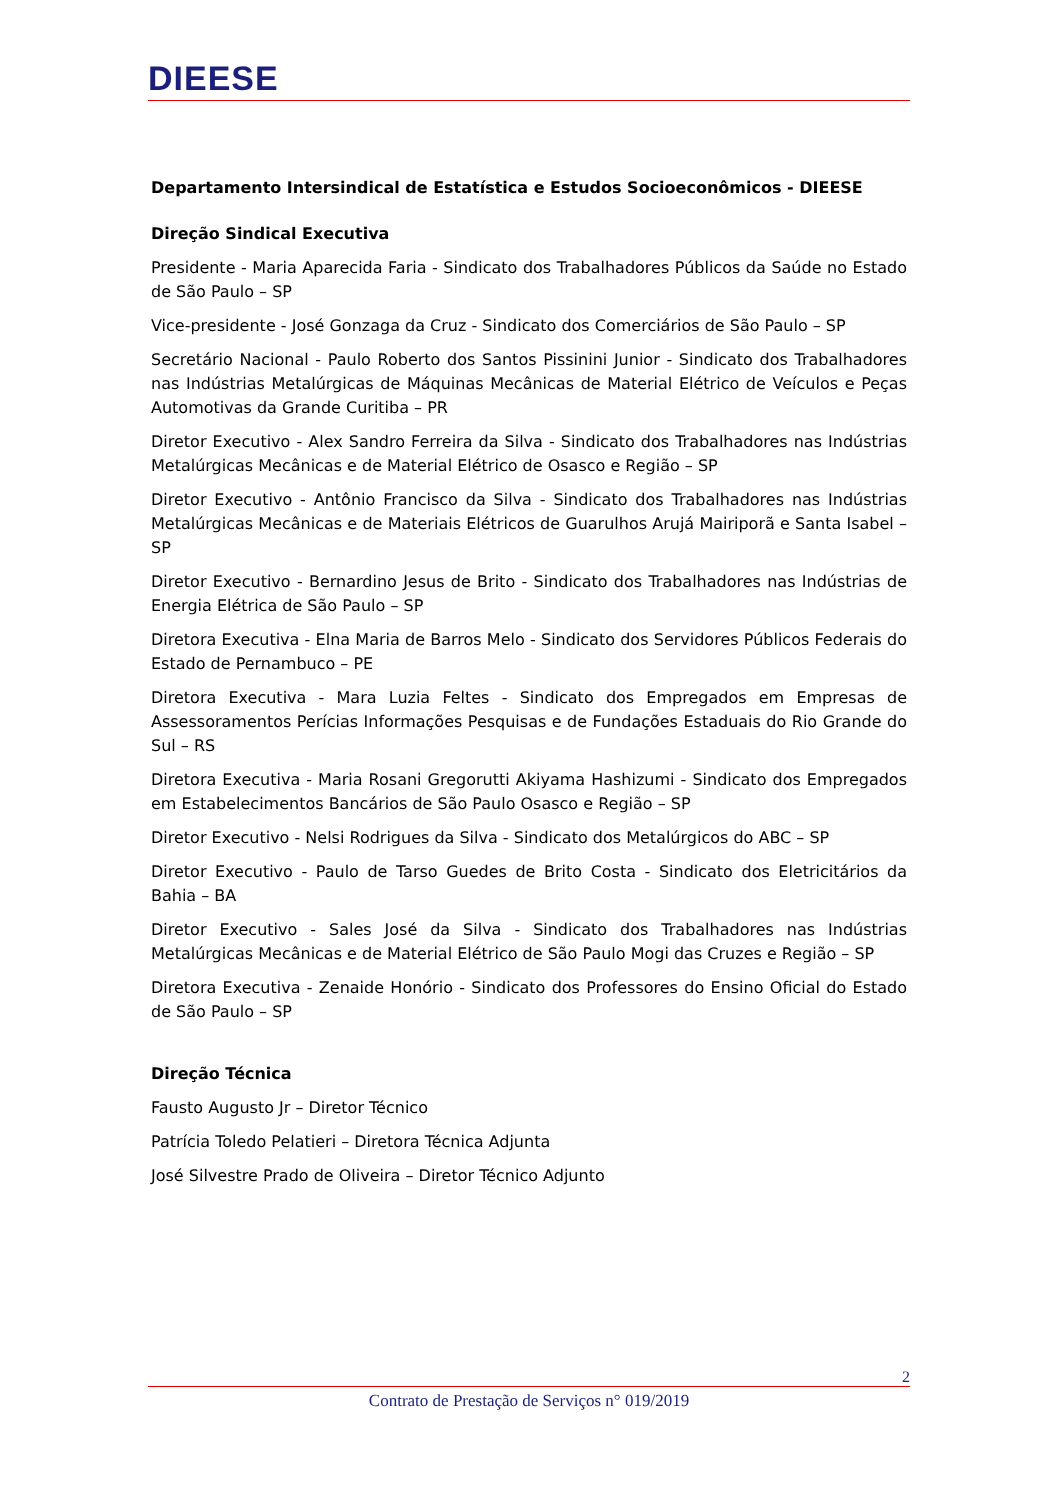DIEESE
Departamento Intersindical de Estatística e Estudos Socioeconômicos - DIEESE
Direção Sindical Executiva
Presidente - Maria Aparecida Faria - Sindicato dos Trabalhadores Públicos da Saúde no Estado de São Paulo – SP
Vice-presidente - José Gonzaga da Cruz - Sindicato dos Comerciários de São Paulo – SP
Secretário Nacional - Paulo Roberto dos Santos Pissinini Junior - Sindicato dos Trabalhadores nas Indústrias Metalúrgicas de Máquinas Mecânicas de Material Elétrico de Veículos e Peças Automotivas da Grande Curitiba – PR
Diretor Executivo - Alex Sandro Ferreira da Silva - Sindicato dos Trabalhadores nas Indústrias Metalúrgicas Mecânicas e de Material Elétrico de Osasco e Região – SP
Diretor Executivo - Antônio Francisco da Silva - Sindicato dos Trabalhadores nas Indústrias Metalúrgicas Mecânicas e de Materiais Elétricos de Guarulhos Arujá Mairiporã e Santa Isabel – SP
Diretor Executivo - Bernardino Jesus de Brito - Sindicato dos Trabalhadores nas Indústrias de Energia Elétrica de São Paulo – SP
Diretora Executiva - Elna Maria de Barros Melo - Sindicato dos Servidores Públicos Federais do Estado de Pernambuco – PE
Diretora Executiva - Mara Luzia Feltes - Sindicato dos Empregados em Empresas de Assessoramentos Perícias Informações Pesquisas e de Fundações Estaduais do Rio Grande do Sul – RS
Diretora Executiva - Maria Rosani Gregorutti Akiyama Hashizumi - Sindicato dos Empregados em Estabelecimentos Bancários de São Paulo Osasco e Região – SP
Diretor Executivo - Nelsi Rodrigues da Silva - Sindicato dos Metalúrgicos do ABC – SP
Diretor Executivo - Paulo de Tarso Guedes de Brito Costa - Sindicato dos Eletricitários da Bahia – BA
Diretor Executivo - Sales José da Silva - Sindicato dos Trabalhadores nas Indústrias Metalúrgicas Mecânicas e de Material Elétrico de São Paulo Mogi das Cruzes e Região – SP
Diretora Executiva - Zenaide Honório - Sindicato dos Professores do Ensino Oficial do Estado de São Paulo – SP
Direção Técnica
Fausto Augusto Jr – Diretor Técnico
Patrícia Toledo Pelatieri – Diretora Técnica Adjunta
José Silvestre Prado de Oliveira – Diretor Técnico Adjunto
2
Contrato de Prestação de Serviços n° 019/2019